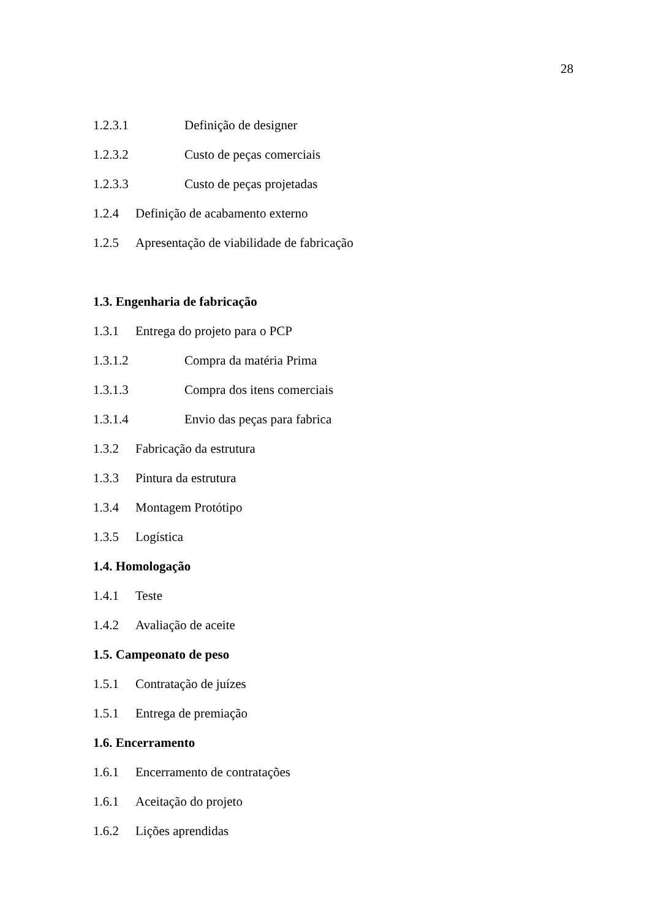28
1.2.3.1 Definição de designer
1.2.3.2 Custo de peças comerciais
1.2.3.3 Custo de peças projetadas
1.2.4 Definição de acabamento externo
1.2.5 Apresentação de viabilidade de fabricação
1.3. Engenharia de fabricação
1.3.1 Entrega do projeto para o PCP
1.3.1.2 Compra da matéria Prima
1.3.1.3 Compra dos itens comerciais
1.3.1.4 Envio das peças para fabrica
1.3.2 Fabricação da estrutura
1.3.3 Pintura da estrutura
1.3.4 Montagem Protótipo
1.3.5 Logística
1.4. Homologação
1.4.1 Teste
1.4.2 Avaliação de aceite
1.5. Campeonato de peso
1.5.1 Contratação de juízes
1.5.1 Entrega de premiação
1.6. Encerramento
1.6.1 Encerramento de contratações
1.6.1 Aceitação do projeto
1.6.2 Lições aprendidas